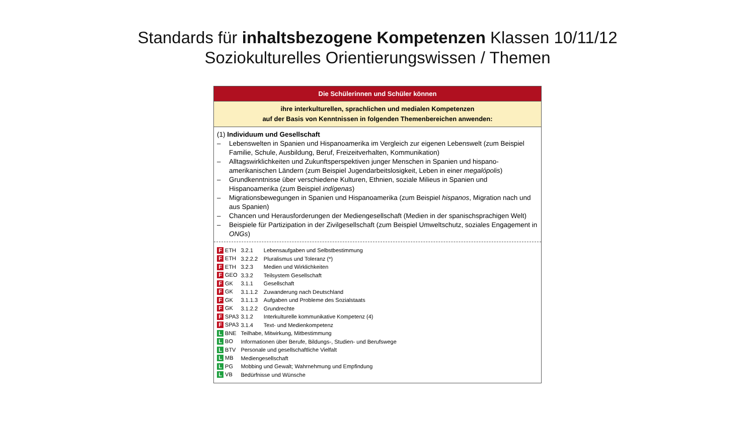Standards für inhaltsbezogene Kompetenzen Klassen 10/11/12
Soziokulturelles Orientierungswissen / Themen
Die Schülerinnen und Schüler können
ihre interkulturellen, sprachlichen und medialen Kompetenzen
auf der Basis von Kenntnissen in folgenden Themenbereichen anwenden:
(1) Individuum und Gesellschaft
– Lebenswelten in Spanien und Hispanoamerika im Vergleich zur eigenen Lebenswelt (zum Beispiel Familie, Schule, Ausbildung, Beruf, Freizeitverhalten, Kommunikation)
– Alltagswirklichkeiten und Zukunftsperspektiven junger Menschen in Spanien und hispano­amerikanischen Ländern (zum Beispiel Jugendarbeitslosigkeit, Leben in einer megalópolis)
– Grundkenntnisse über verschiedene Kulturen, Ethnien, soziale Milieus in Spanien und Hispanoamerika (zum Beispiel indígenas)
– Migrationsbewegungen in Spanien und Hispanoamerika (zum Beispiel hispanos, Migration nach und aus Spanien)
– Chancen und Herausforderungen der Mediengesellschaft (Medien in der spanischsprachigen Welt)
– Beispiele für Partizipation in der Zivilgesellschaft (zum Beispiel Umweltschutz, soziales Engagement in ONGs)
| F ETH | 3.2.1 | Lebensaufgaben und Selbstbestimmung |
| F ETH | 3.2.2.2 | Pluralismus und Toleranz (*) |
| F ETH | 3.2.3 | Medien und Wirklichkeiten |
| F GEO | 3.3.2 | Teilsystem Gesellschaft |
| F GK | 3.1.1 | Gesellschaft |
| F GK | 3.1.1.2 | Zuwanderung nach Deutschland |
| F GK | 3.1.1.3 | Aufgaben und Probleme des Sozialstaats |
| F GK | 3.1.2.2 | Grundrechte |
| F SPA3 | 3.1.2 | Interkulturelle kommunikative Kompetenz (4) |
| F SPA3 | 3.1.4 | Text- und Medienkompetenz |
| L BNE | Teilhabe, Mitwirkung, Mitbestimmung | |
| L BO | Informationen über Berufe, Bildungs-, Studien- und Berufswege | |
| L BTV | Personale und gesellschaftliche Vielfalt | |
| L MB | Mediengesellschaft | |
| L PG | Mobbing und Gewalt; Wahrnehmung und Empfindung | |
| L VB | Bedürfnisse und Wünsche | |